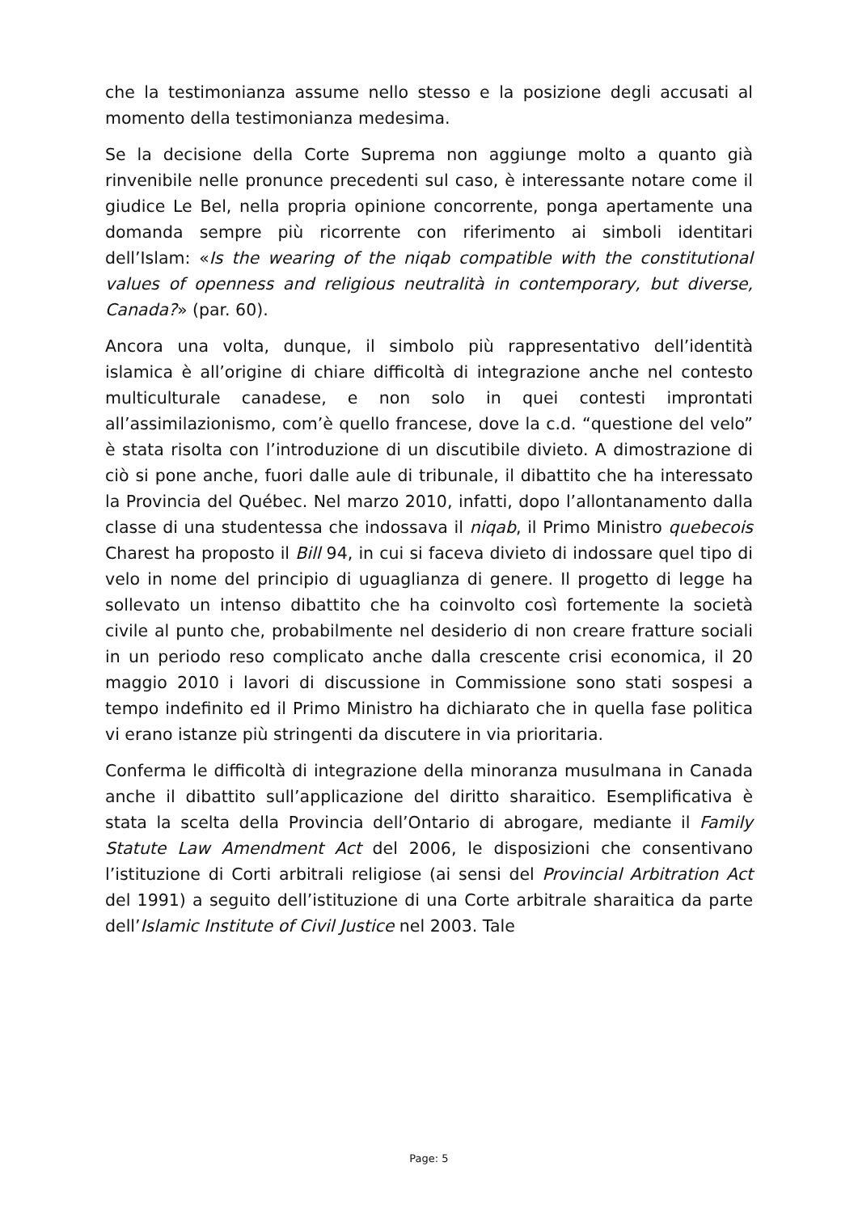che la testimonianza assume nello stesso e la posizione degli accusati al momento della testimonianza medesima.
Se la decisione della Corte Suprema non aggiunge molto a quanto già rinvenibile nelle pronunce precedenti sul caso, è interessante notare come il giudice Le Bel, nella propria opinione concorrente, ponga apertamente una domanda sempre più ricorrente con riferimento ai simboli identitari dell’Islam: «Is the wearing of the niqab compatible with the constitutional values of openness and religious neutralità in contemporary, but diverse, Canada?» (par. 60).
Ancora una volta, dunque, il simbolo più rappresentativo dell’identità islamica è all’origine di chiare difficoltà di integrazione anche nel contesto multiculturale canadese, e non solo in quei contesti improntati all’assimilazionismo, com’è quello francese, dove la c.d. “questione del velo” è stata risolta con l’introduzione di un discutibile divieto. A dimostrazione di ciò si pone anche, fuori dalle aule di tribunale, il dibattito che ha interessato la Provincia del Québec. Nel marzo 2010, infatti, dopo l’allontanamento dalla classe di una studentessa che indossava il niqab, il Primo Ministro quebecois Charest ha proposto il Bill 94, in cui si faceva divieto di indossare quel tipo di velo in nome del principio di uguaglianza di genere. Il progetto di legge ha sollevato un intenso dibattito che ha coinvolto così fortemente la società civile al punto che, probabilmente nel desiderio di non creare fratture sociali in un periodo reso complicato anche dalla crescente crisi economica, il 20 maggio 2010 i lavori di discussione in Commissione sono stati sospesi a tempo indefinito ed il Primo Ministro ha dichiarato che in quella fase politica vi erano istanze più stringenti da discutere in via prioritaria.
Conferma le difficoltà di integrazione della minoranza musulmana in Canada anche il dibattito sull’applicazione del diritto sharaitico. Esemplificativa è stata la scelta della Provincia dell’Ontario di abrogare, mediante il Family Statute Law Amendment Act del 2006, le disposizioni che consentivano l’istituzione di Corti arbitrali religiose (ai sensi del Provincial Arbitration Act del 1991) a seguito dell’istituzione di una Corte arbitrale sharaitica da parte dell’Islamic Institute of Civil Justice nel 2003. Tale
Page: 5